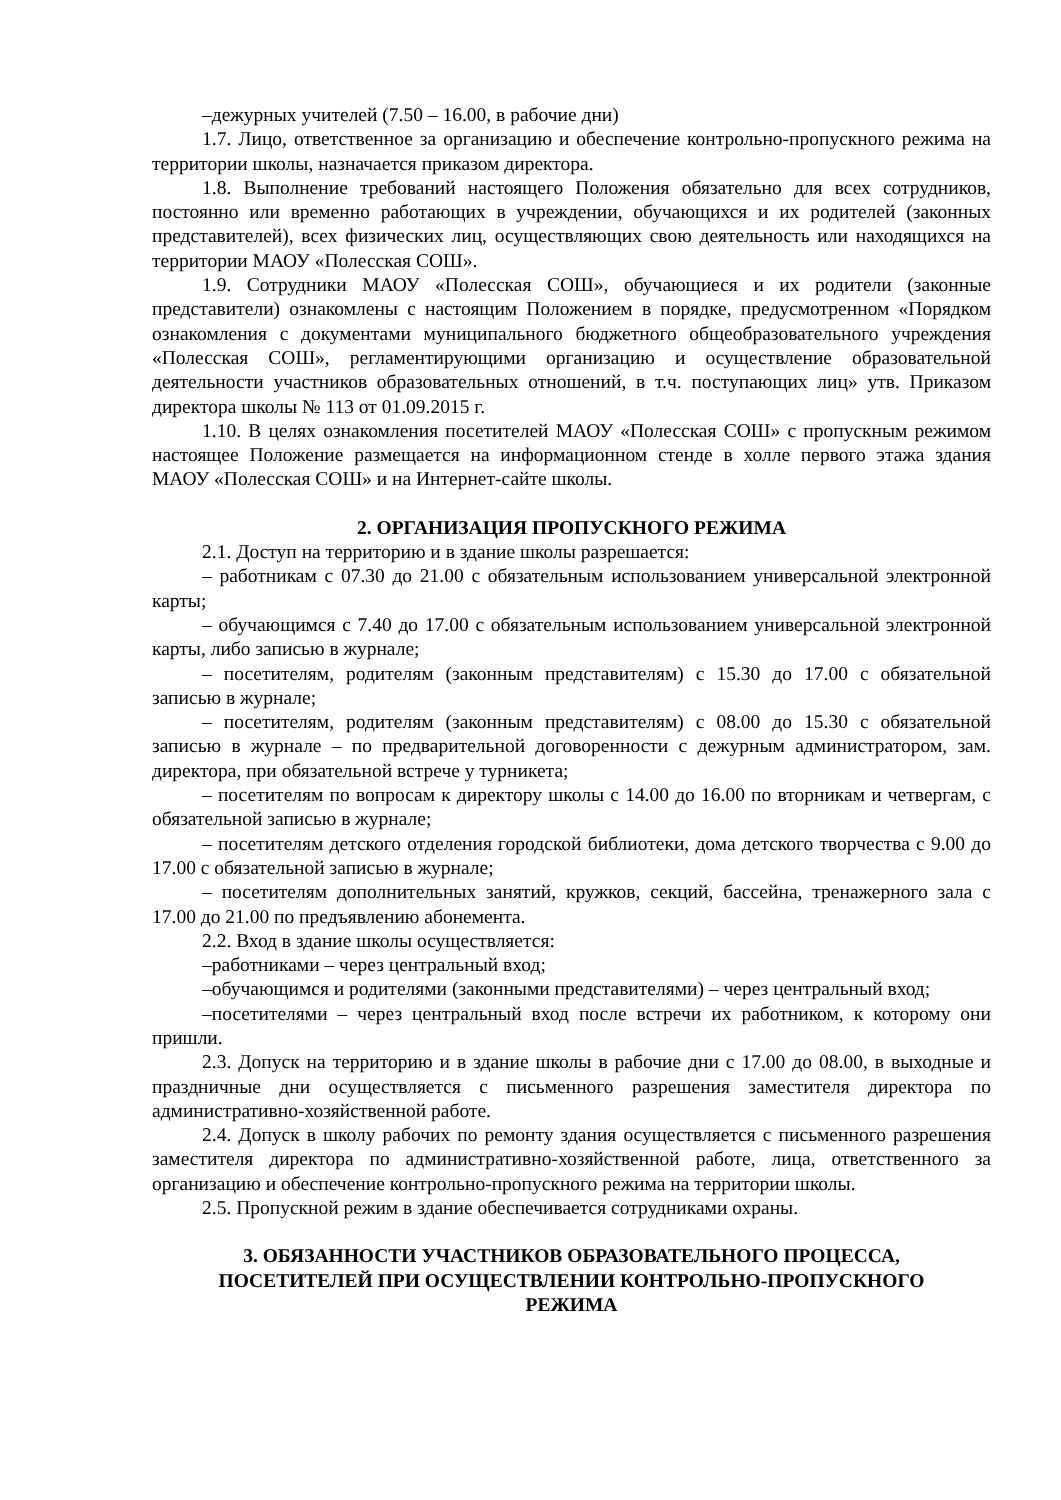–дежурных учителей (7.50 – 16.00, в рабочие дни)
1.7. Лицо, ответственное за организацию и обеспечение контрольно-пропускного режима на территории школы, назначается приказом директора.
1.8. Выполнение требований настоящего Положения обязательно для всех сотрудников, постоянно или временно работающих в учреждении, обучающихся и их родителей (законных представителей), всех физических лиц, осуществляющих свою деятельность или находящихся на территории МАОУ «Полесская СОШ».
1.9. Сотрудники МАОУ «Полесская СОШ», обучающиеся и их родители (законные представители) ознакомлены с настоящим Положением в порядке, предусмотренном «Порядком ознакомления с документами муниципального бюджетного общеобразовательного учреждения «Полесская СОШ», регламентирующими организацию и осуществление образовательной деятельности участников образовательных отношений, в т.ч. поступающих лиц» утв. Приказом директора школы № 113 от 01.09.2015 г.
1.10. В целях ознакомления посетителей МАОУ «Полесская СОШ» с пропускным режимом настоящее Положение размещается на информационном стенде в холле первого этажа здания МАОУ «Полесская СОШ» и на Интернет-сайте школы.
2. ОРГАНИЗАЦИЯ ПРОПУСКНОГО РЕЖИМА
2.1. Доступ на территорию и в здание школы разрешается:
– работникам с 07.30 до 21.00 с обязательным использованием универсальной электронной карты;
– обучающимся с 7.40 до 17.00 с обязательным использованием универсальной электронной карты, либо записью в журнале;
– посетителям, родителям (законным представителям) с 15.30 до 17.00 с обязательной записью в журнале;
– посетителям, родителям (законным представителям) с 08.00 до 15.30 с обязательной записью в журнале – по предварительной договоренности с дежурным администратором, зам. директора, при обязательной встрече у турникета;
– посетителям по вопросам к директору школы с 14.00 до 16.00 по вторникам и четвергам, с обязательной записью в журнале;
– посетителям детского отделения городской библиотеки, дома детского творчества с 9.00 до 17.00 с обязательной записью в журнале;
– посетителям дополнительных занятий, кружков, секций, бассейна, тренажерного зала с 17.00 до 21.00 по предъявлению абонемента.
2.2. Вход в здание школы осуществляется:
–работниками – через центральный вход;
–обучающимся и родителями (законными представителями) – через центральный вход;
–посетителями – через центральный вход после встречи их работником, к которому они пришли.
2.3. Допуск на территорию и в здание школы в рабочие дни с 17.00 до 08.00, в выходные и праздничные дни осуществляется с письменного разрешения заместителя директора по административно-хозяйственной работе.
2.4. Допуск в школу рабочих по ремонту здания осуществляется с письменного разрешения заместителя директора по административно-хозяйственной работе, лица, ответственного за организацию и обеспечение контрольно-пропускного режима на территории школы.
2.5. Пропускной режим в здание обеспечивается сотрудниками охраны.
3. ОБЯЗАННОСТИ УЧАСТНИКОВ ОБРАЗОВАТЕЛЬНОГО ПРОЦЕССА,
ПОСЕТИТЕЛЕЙ ПРИ ОСУЩЕСТВЛЕНИИ КОНТРОЛЬНО-ПРОПУСКНОГО
РЕЖИМА